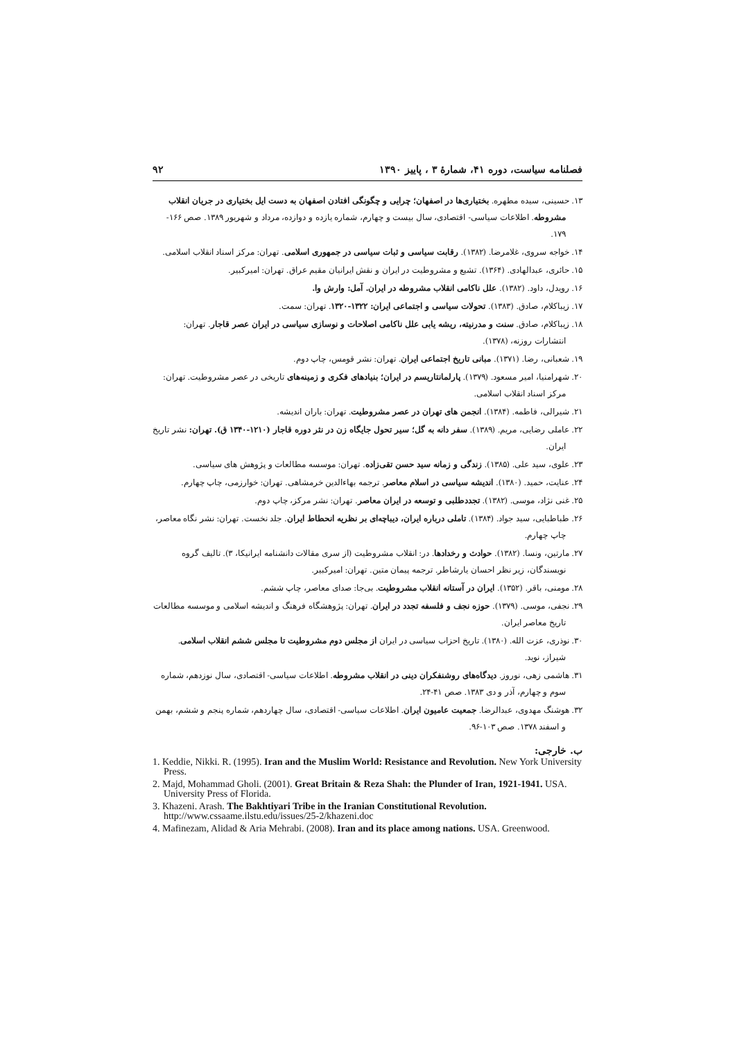فصلنامه سیاست، دوره ۴۱، شمارهٔ ۳ ، پاییز ۱۳۹۰ ۹۲
۱۳. حسینی، سیده مطهره. بختیاری‌ها در اصفهان؛ چرایی و چگونگی افتادن اصفهان به دست ایل بختیاری در جریان انقلاب مشروطه. اطلاعات سیاسی- اقتصادی، سال بیست و چهارم، شماره یازده و دوازده، مرداد و شهریور ۱۳۸۹. صص ۱۶۶- ۱۷۹.
۱۴. خواجه سروی، غلامرضا. (۱۳۸۲). رقابت سیاسی و ثبات سیاسی در جمهوری اسلامی. تهران: مرکز اسناد انقلاب اسلامی.
۱۵. حائری، عبدالهادی. (۱۳۶۴). تشیع و مشروطیت در ایران و نقش ایرانیان مقیم عراق. تهران: امیرکبیر.
۱۶. رویدل، داود. (۱۳۸۲). علل ناکامی انقلاب مشروطه در ایران. آمل: وارش وا.
۱۷. زیباکلام، صادق. (۱۳۸۳). تحولات سیاسی و اجتماعی ایران: ۱۳۲۲-۱۳۲۰. تهران: سمت.
۱۸. زیباکلام، صادق. سنت و مدرنیته، ریشه یابی علل ناکامی اصلاحات و نوسازی سیاسی در ایران عصر قاجار. تهران: انتشارات روزنه، (۱۳۷۸).
۱۹. شعبانی، رضا. (۱۳۷۱). مبانی تاریخ اجتماعی ایران. تهران: نشر قومس، چاپ دوم.
۲۰. شهرامنیا، امیر مسعود. (۱۳۷۹). پارلمانتاریسم در ایران؛ بنیادهای فکری و زمینه‌های تاریخی در عصر مشروطیت. تهران: مرکز اسناد انقلاب اسلامی.
۲۱. شیرالی، فاطمه. (۱۳۸۴). انجمن های تهران در عصر مشروطیت. تهران: باران اندیشه.
۲۲. عاملی رضایی، مریم. (۱۳۸۹). سفر دانه به گل؛ سیر تحول جایگاه زن در نثر دوره قاجار (۱۲۱۰-۱۳۴۰ ق). تهران: نشر تاریخ ایران.
۲۳. علوی، سید علی. (۱۳۸۵). زندگی و زمانه سید حسن تقی‌زاده. تهران: موسسه مطالعات و پژوهش های سیاسی.
۲۴. عنایت، حمید. (۱۳۸۰). اندیشه سیاسی در اسلام معاصر. ترجمه بهاءالدین خرمشاهی. تهران: خوارزمی، چاپ چهارم.
۲۵. غنی نژاد، موسی. (۱۳۸۲). تجددطلبی و توسعه در ایران معاصر. تهران: نشر مرکز، چاپ دوم.
۲۶. طباطبایی، سید جواد. (۱۳۸۴). تاملی درباره ایران، دیباچه‌ای بر نظریه انحطاط ایران. جلد نخست. تهران: نشر نگاه معاصر، چاپ چهارم.
۲۷. مارتین، ونسا. (۱۳۸۲). حوادث و رخدادها. در: انقلاب مشروطیت (از سری مقالات دانشنامه ایرانیکا، ۳). تالیف گروه نویسندگان، زیر نظر احسان یارشاطر. ترجمه پیمان متین. تهران: امیرکبیر.
۲۸. مومنی، باقر. (۱۳۵۲). ایران در آستانه انقلاب مشروطیت. بی‌جا: صدای معاصر، چاپ ششم.
۲۹. نجفی، موسی. (۱۳۷۹). حوزه نجف و فلسفه تجدد در ایران. تهران: پژوهشگاه فرهنگ و اندیشه اسلامی و موسسه مطالعات تاریخ معاصر ایران.
۳۰. نوذری، عزت الله. (۱۳۸۰). تاریخ احزاب سیاسی در ایران از مجلس دوم مشروطیت تا مجلس ششم انقلاب اسلامی. شیراز، نوید.
۳۱. هاشمی زهی، نوروز. دیدگاه‌های روشنفکران دینی در انقلاب مشروطه. اطلاعات سیاسی- اقتصادی، سال نوزدهم، شماره سوم و چهارم، آذر و دی ۱۳۸۳. صص ۴۱-۲۴.
۳۲. هوشنگ مهدوی، عبدالرضا. جمعیت عامیون ایران. اطلاعات سیاسی- اقتصادی، سال چهاردهم، شماره پنجم و ششم، بهمن و اسفند ۱۳۷۸. صص ۱۰۳-۹۶.
ب. خارجی:
1. Keddie, Nikki. R. (1995). Iran and the Muslim World: Resistance and Revolution. New York University Press.
2. Majd, Mohammad Gholi. (2001). Great Britain & Reza Shah: the Plunder of Iran, 1921-1941. USA. University Press of Florida.
3. Khazeni. Arash. The Bakhtiyari Tribe in the Iranian Constitutional Revolution. http://www.cssaame.ilstu.edu/issues/25-2/khazeni.doc
4. Mafinezam, Alidad & Aria Mehrabi. (2008). Iran and its place among nations. USA. Greenwood.